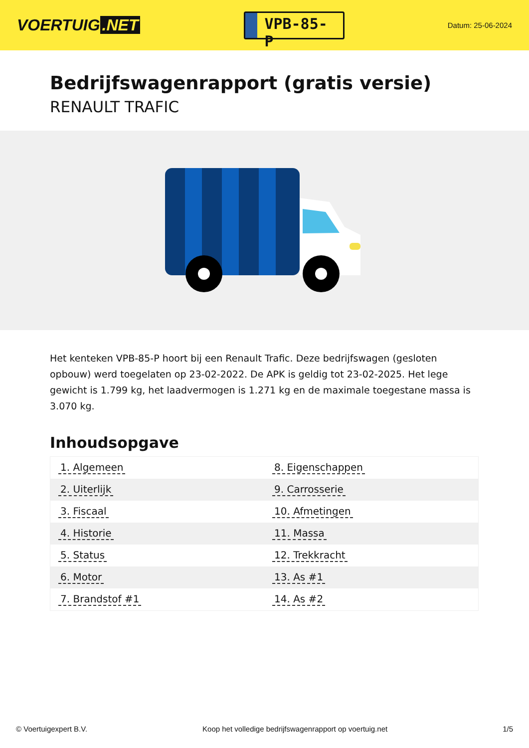VOERTUIG.NET
VPB-85-P
Datum: 25-06-2024
Bedrijfswagenrapport (gratis versie)
RENAULT TRAFIC
Het kenteken VPB-85-P hoort bij een Renault Trafic. Deze bedrijfswagen (gesloten opbouw) werd toegelaten op 23-02-2022. De APK is geldig tot 23-02-2025. Het lege gewicht is 1.799 kg, het laadvermogen is 1.271 kg en de maximale toegestane massa is 3.070 kg.
Inhoudsopgave
| 1. Algemeen | 8. Eigenschappen |
| 2. Uiterlijk | 9. Carrosserie |
| 3. Fiscaal | 10. Afmetingen |
| 4. Historie | 11. Massa |
| 5. Status | 12. Trekkracht |
| 6. Motor | 13. As #1 |
| 7. Brandstof #1 | 14. As #2 |
© Voertuigexpert B.V. Koop het volledige bedrijfswagenrapport op voertuig.net 1/5